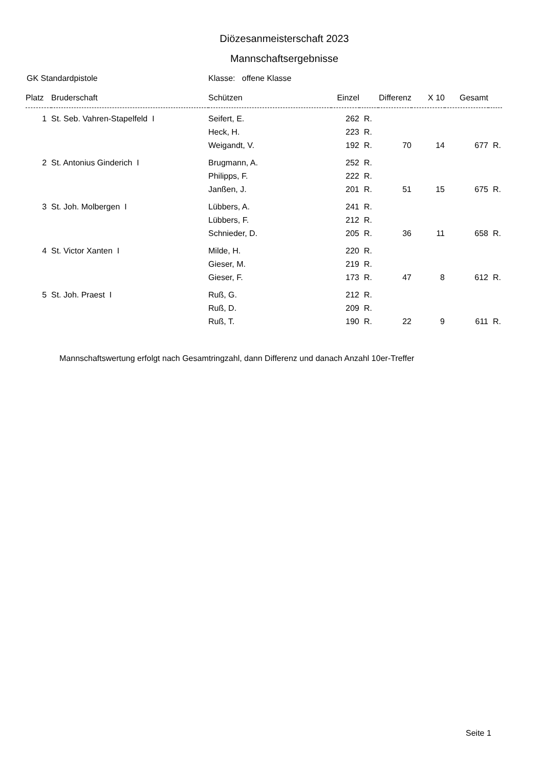Diözesanmeisterschaft 2023
Mannschaftsergebnisse
GK Standardpistole Klasse: offene Klasse
| Platz | Bruderschaft | Schützen | Einzel | | Differenz | X 10 | Gesamt | |
| --- | --- | --- | --- | --- | --- | --- | --- | --- |
| 1 | St. Seb. Vahren-Stapelfeld I | Seifert, E. | 262 | R. | | | | |
| | | Heck, H. | 223 | R. | | | | |
| | | Weigandt, V. | 192 | R. | 70 | 14 | 677 | R. |
| 2 | St. Antonius Ginderich I | Brugmann, A. | 252 | R. | | | | |
| | | Philipps, F. | 222 | R. | | | | |
| | | Janßen, J. | 201 | R. | 51 | 15 | 675 | R. |
| 3 | St. Joh. Molbergen I | Lübbers, A. | 241 | R. | | | | |
| | | Lübbers, F. | 212 | R. | | | | |
| | | Schnieder, D. | 205 | R. | 36 | 11 | 658 | R. |
| 4 | St. Victor Xanten I | Milde, H. | 220 | R. | | | | |
| | | Gieser, M. | 219 | R. | | | | |
| | | Gieser, F. | 173 | R. | 47 | 8 | 612 | R. |
| 5 | St. Joh. Praest I | Ruß, G. | 212 | R. | | | | |
| | | Ruß, D. | 209 | R. | | | | |
| | | Ruß, T. | 190 | R. | 22 | 9 | 611 | R. |
Mannschaftswertung erfolgt nach Gesamtringzahl, dann Differenz und danach Anzahl 10er-Treffer
Seite 1